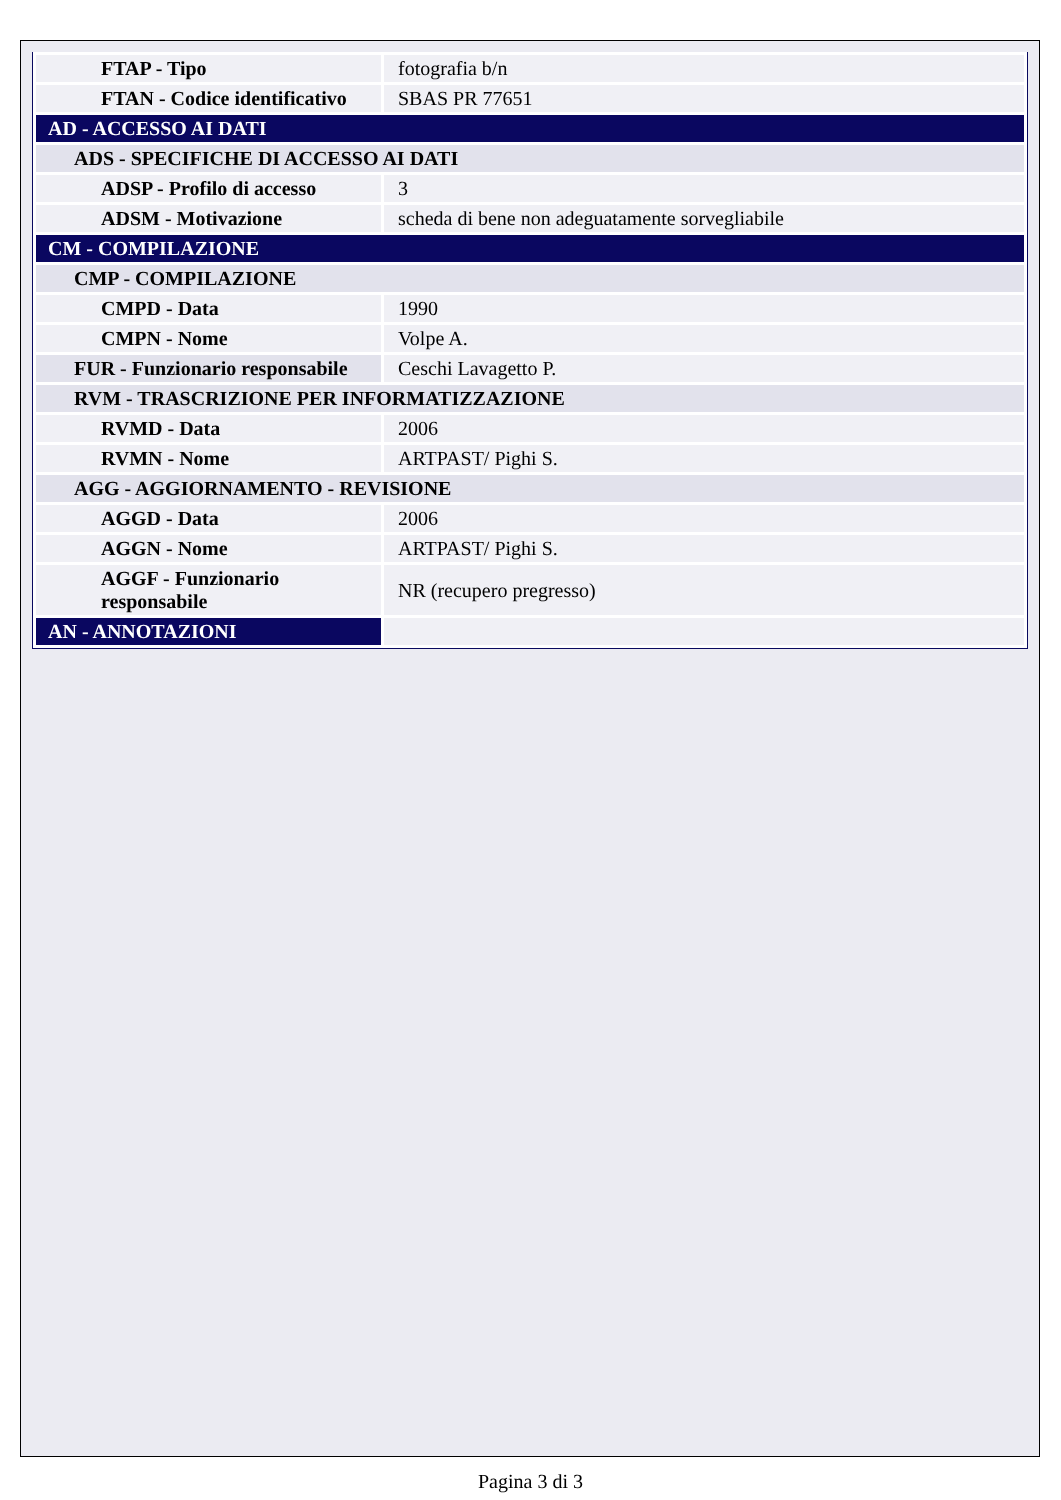| FTAP - Tipo | fotografia b/n |
| FTAN - Codice identificativo | SBAS PR 77651 |
| AD - ACCESSO AI DATI | |
| ADS - SPECIFICHE DI ACCESSO AI DATI | |
| ADSP - Profilo di accesso | 3 |
| ADSM - Motivazione | scheda di bene non adeguatamente sorvegliabile |
| CM - COMPILAZIONE | |
| CMP - COMPILAZIONE | |
| CMPD - Data | 1990 |
| CMPN - Nome | Volpe A. |
| FUR - Funzionario responsabile | Ceschi Lavagetto P. |
| RVM - TRASCRIZIONE PER INFORMATIZZAZIONE | |
| RVMD - Data | 2006 |
| RVMN - Nome | ARTPAST/ Pighi S. |
| AGG - AGGIORNAMENTO - REVISIONE | |
| AGGD - Data | 2006 |
| AGGN - Nome | ARTPAST/ Pighi S. |
| AGGF - Funzionario responsabile | NR (recupero pregresso) |
| AN - ANNOTAZIONI | |
Pagina 3 di 3